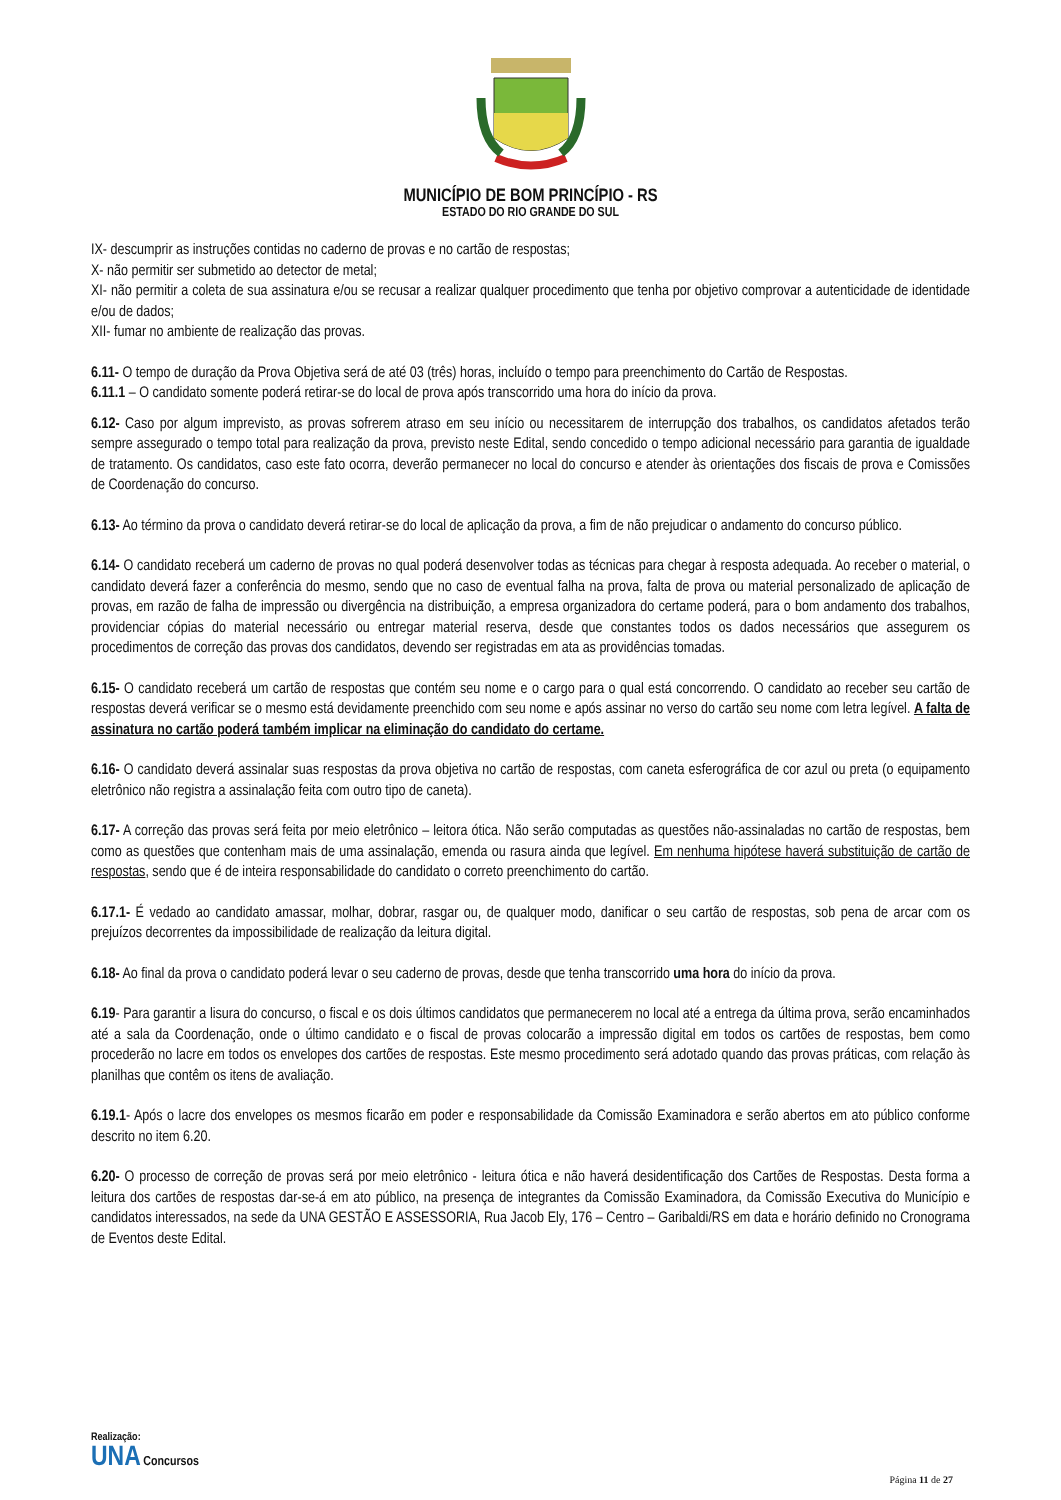MUNICÍPIO DE BOM PRINCÍPIO - RS
ESTADO DO RIO GRANDE DO SUL
IX- descumprir as instruções contidas no caderno de provas e no cartão de respostas;
X- não permitir ser submetido ao detector de metal;
XI- não permitir a coleta de sua assinatura e/ou se recusar a realizar qualquer procedimento que tenha por objetivo comprovar a autenticidade de identidade e/ou de dados;
XII- fumar no ambiente de realização das provas.
6.11- O tempo de duração da Prova Objetiva será de até 03 (três) horas, incluído o tempo para preenchimento do Cartão de Respostas.
6.11.1 – O candidato somente poderá retirar-se do local de prova após transcorrido uma hora do início da prova.
6.12- Caso por algum imprevisto, as provas sofrerem atraso em seu início ou necessitarem de interrupção dos trabalhos, os candidatos afetados terão sempre assegurado o tempo total para realização da prova, previsto neste Edital, sendo concedido o tempo adicional necessário para garantia de igualdade de tratamento. Os candidatos, caso este fato ocorra, deverão permanecer no local do concurso e atender às orientações dos fiscais de prova e Comissões de Coordenação do concurso.
6.13- Ao término da prova o candidato deverá retirar-se do local de aplicação da prova, a fim de não prejudicar o andamento do concurso público.
6.14- O candidato receberá um caderno de provas no qual poderá desenvolver todas as técnicas para chegar à resposta adequada. Ao receber o material, o candidato deverá fazer a conferência do mesmo, sendo que no caso de eventual falha na prova, falta de prova ou material personalizado de aplicação de provas, em razão de falha de impressão ou divergência na distribuição, a empresa organizadora do certame poderá, para o bom andamento dos trabalhos, providenciar cópias do material necessário ou entregar material reserva, desde que constantes todos os dados necessários que assegurem os procedimentos de correção das provas dos candidatos, devendo ser registradas em ata as providências tomadas.
6.15- O candidato receberá um cartão de respostas que contém seu nome e o cargo para o qual está concorrendo. O candidato ao receber seu cartão de respostas deverá verificar se o mesmo está devidamente preenchido com seu nome e após assinar no verso do cartão seu nome com letra legível. A falta de assinatura no cartão poderá também implicar na eliminação do candidato do certame.
6.16- O candidato deverá assinalar suas respostas da prova objetiva no cartão de respostas, com caneta esferográfica de cor azul ou preta (o equipamento eletrônico não registra a assinalação feita com outro tipo de caneta).
6.17- A correção das provas será feita por meio eletrônico – leitora ótica. Não serão computadas as questões não-assinaladas no cartão de respostas, bem como as questões que contenham mais de uma assinalação, emenda ou rasura ainda que legível. Em nenhuma hipótese haverá substituição de cartão de respostas, sendo que é de inteira responsabilidade do candidato o correto preenchimento do cartão.
6.17.1- É vedado ao candidato amassar, molhar, dobrar, rasgar ou, de qualquer modo, danificar o seu cartão de respostas, sob pena de arcar com os prejuízos decorrentes da impossibilidade de realização da leitura digital.
6.18- Ao final da prova o candidato poderá levar o seu caderno de provas, desde que tenha transcorrido uma hora do início da prova.
6.19- Para garantir a lisura do concurso, o fiscal e os dois últimos candidatos que permanecerem no local até a entrega da última prova, serão encaminhados até a sala da Coordenação, onde o último candidato e o fiscal de provas colocarão a impressão digital em todos os cartões de respostas, bem como procederão no lacre em todos os envelopes dos cartões de respostas. Este mesmo procedimento será adotado quando das provas práticas, com relação às planilhas que contêm os itens de avaliação.
6.19.1- Após o lacre dos envelopes os mesmos ficarão em poder e responsabilidade da Comissão Examinadora e serão abertos em ato público conforme descrito no item 6.20.
6.20- O processo de correção de provas será por meio eletrônico - leitura ótica e não haverá desidentificação dos Cartões de Respostas. Desta forma a leitura dos cartões de respostas dar-se-á em ato público, na presença de integrantes da Comissão Examinadora, da Comissão Executiva do Município e candidatos interessados, na sede da UNA GESTÃO E ASSESSORIA, Rua Jacob Ely, 176 – Centro – Garibaldi/RS em data e horário definido no Cronograma de Eventos deste Edital.
Realização:
UNA Concursos
Página 11 de 27